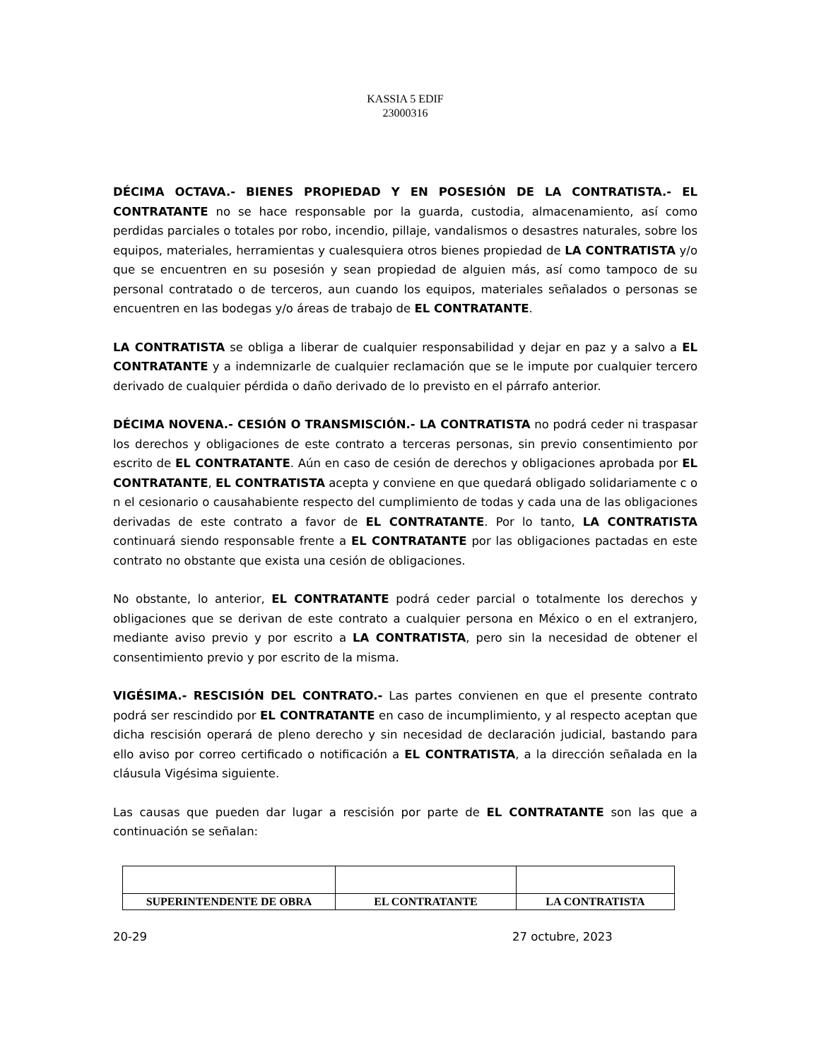KASSIA 5 EDIF
23000316
DÉCIMA OCTAVA.- BIENES PROPIEDAD Y EN POSESIÓN DE LA CONTRATISTA.- EL CONTRATANTE no se hace responsable por la guarda, custodia, almacenamiento, así como perdidas parciales o totales por robo, incendio, pillaje, vandalismos o desastres naturales, sobre los equipos, materiales, herramientas y cualesquiera otros bienes propiedad de LA CONTRATISTA y/o que se encuentren en su posesión y sean propiedad de alguien más, así como tampoco de su personal contratado o de terceros, aun cuando los equipos, materiales señalados o personas se encuentren en las bodegas y/o áreas de trabajo de EL CONTRATANTE.
LA CONTRATISTA se obliga a liberar de cualquier responsabilidad y dejar en paz y a salvo a EL CONTRATANTE y a indemnizarle de cualquier reclamación que se le impute por cualquier tercero derivado de cualquier pérdida o daño derivado de lo previsto en el párrafo anterior.
DÉCIMA NOVENA.- CESIÓN O TRANSMISCIÓN.- LA CONTRATISTA no podrá ceder ni traspasar los derechos y obligaciones de este contrato a terceras personas, sin previo consentimiento por escrito de EL CONTRATANTE. Aún en caso de cesión de derechos y obligaciones aprobada por EL CONTRATANTE, EL CONTRATISTA acepta y conviene en que quedará obligado solidariamente c o n el cesionario o causahabiente respecto del cumplimiento de todas y cada una de las obligaciones derivadas de este contrato a favor de EL CONTRATANTE. Por lo tanto, LA CONTRATISTA continuará siendo responsable frente a EL CONTRATANTE por las obligaciones pactadas en este contrato no obstante que exista una cesión de obligaciones.
No obstante, lo anterior, EL CONTRATANTE podrá ceder parcial o totalmente los derechos y obligaciones que se derivan de este contrato a cualquier persona en México o en el extranjero, mediante aviso previo y por escrito a LA CONTRATISTA, pero sin la necesidad de obtener el consentimiento previo y por escrito de la misma.
VIGÉSIMA.- RESCISIÓN DEL CONTRATO.- Las partes convienen en que el presente contrato podrá ser rescindido por EL CONTRATANTE en caso de incumplimiento, y al respecto aceptan que dicha rescisión operará de pleno derecho y sin necesidad de declaración judicial, bastando para ello aviso por correo certificado o notificación a EL CONTRATISTA, a la dirección señalada en la cláusula Vigésima siguiente.
Las causas que pueden dar lugar a rescisión por parte de EL CONTRATANTE son las que a continuación se señalan:
| SUPERINTENDENTE DE OBRA | EL CONTRATANTE | LA CONTRATISTA |
20-29 27 octubre, 2023